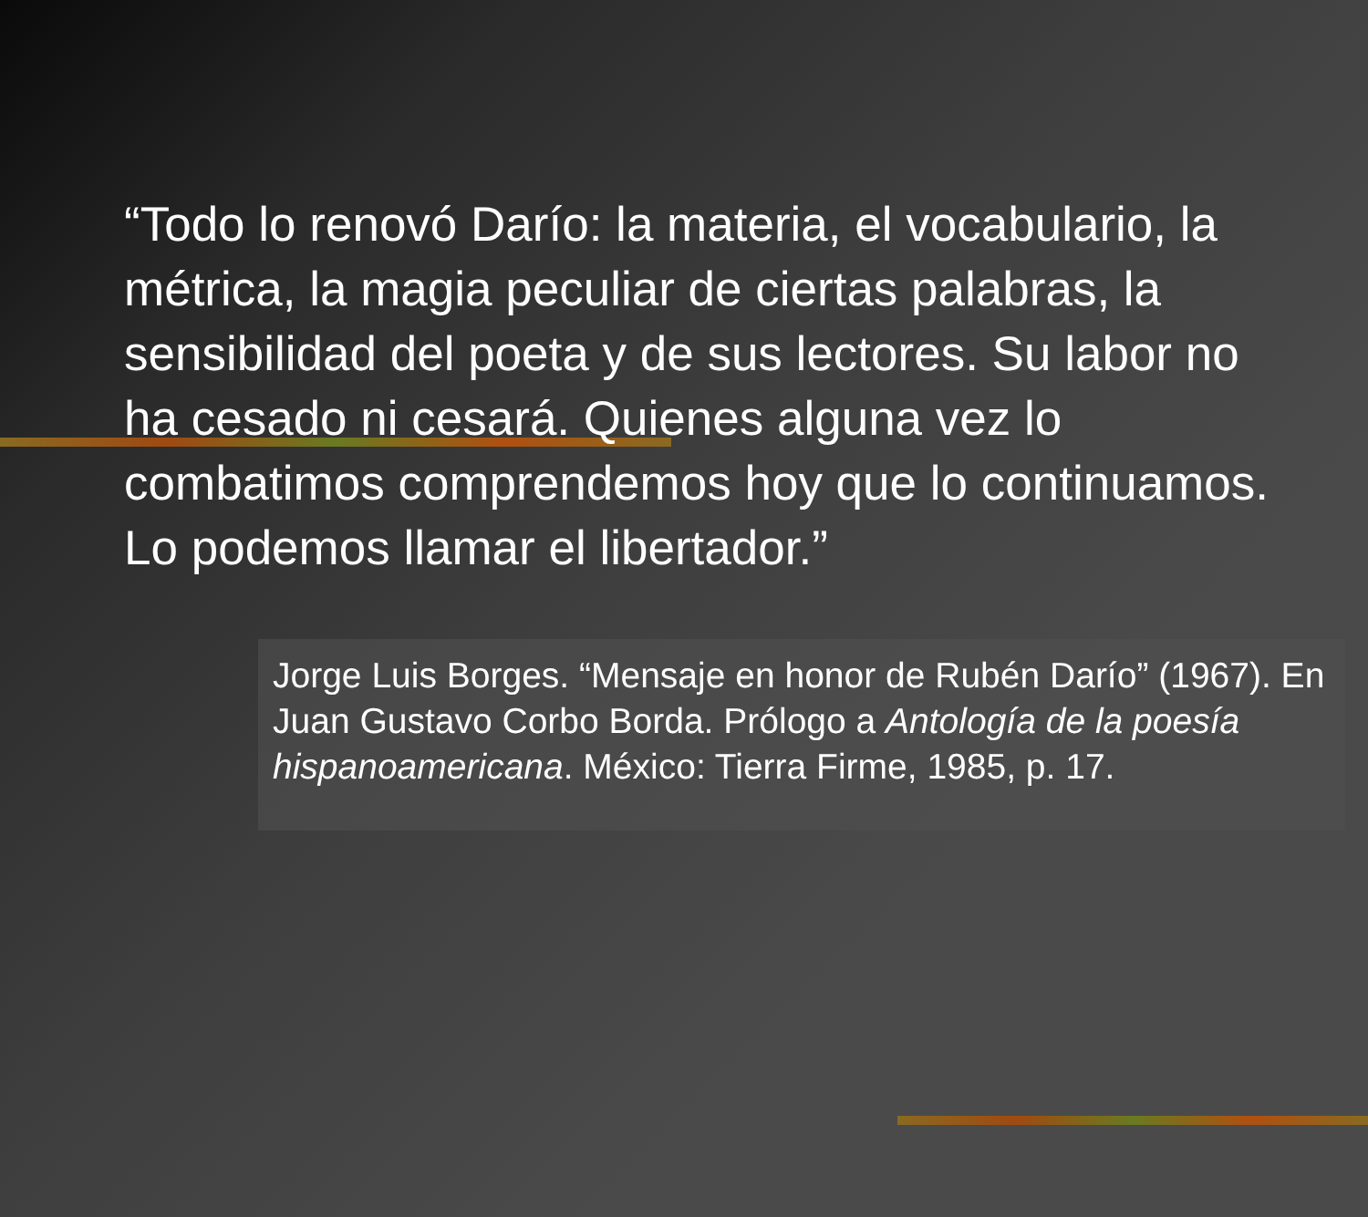“Todo lo renovó Darío: la materia, el vocabulario, la métrica, la magia peculiar de ciertas palabras, la sensibilidad del poeta y de sus lectores. Su labor no ha cesado ni cesará. Quienes alguna vez lo combatimos comprendemos hoy que lo continuamos. Lo podemos llamar el libertador.”
Jorge Luis Borges. “Mensaje en honor de Rubén Darío” (1967). En Juan Gustavo Corbo Borda. Prólogo a Antología de la poesía hispanoamericana. México: Tierra Firme, 1985, p. 17.